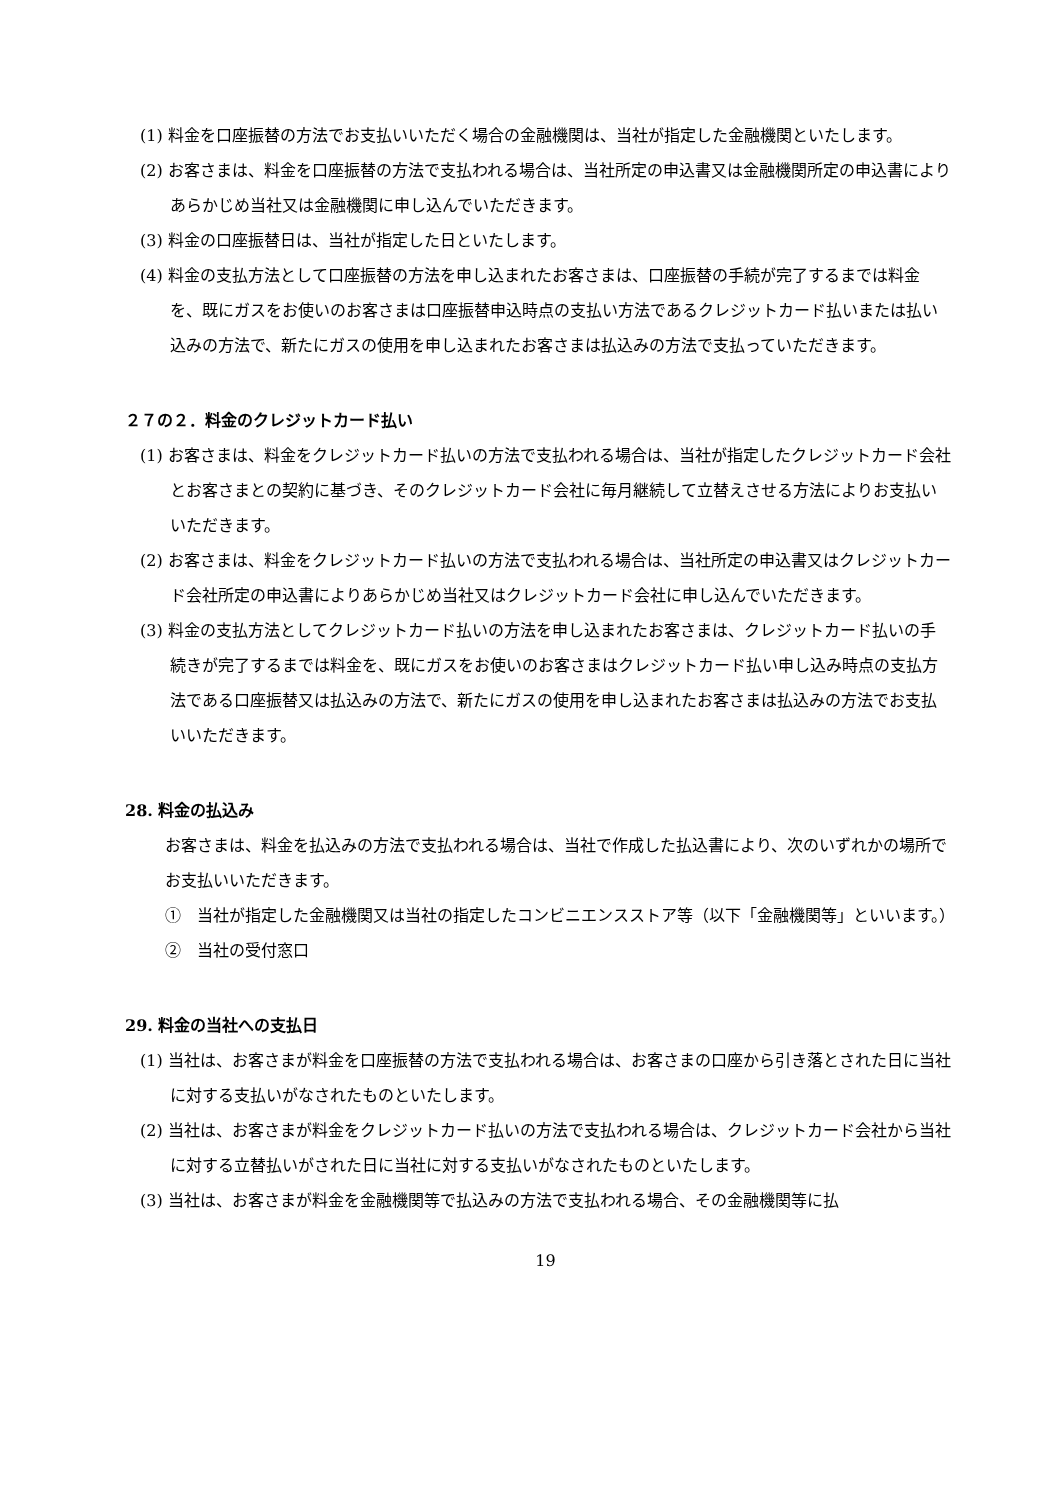(1) 料金を口座振替の方法でお支払いいただく場合の金融機関は、当社が指定した金融機関といたします。
(2) お客さまは、料金を口座振替の方法で支払われる場合は、当社所定の申込書又は金融機関所定の申込書によりあらかじめ当社又は金融機関に申し込んでいただきます。
(3) 料金の口座振替日は、当社が指定した日といたします。
(4) 料金の支払方法として口座振替の方法を申し込まれたお客さまは、口座振替の手続が完了するまでは料金を、既にガスをお使いのお客さまは口座振替申込時点の支払い方法であるクレジットカード払いまたは払い込みの方法で、新たにガスの使用を申し込まれたお客さまは払込みの方法で支払っていただきます。
２７の２．料金のクレジットカード払い
(1) お客さまは、料金をクレジットカード払いの方法で支払われる場合は、当社が指定したクレジットカード会社とお客さまとの契約に基づき、そのクレジットカード会社に毎月継続して立替えさせる方法によりお支払いいただきます。
(2) お客さまは、料金をクレジットカード払いの方法で支払われる場合は、当社所定の申込書又はクレジットカード会社所定の申込書によりあらかじめ当社又はクレジットカード会社に申し込んでいただきます。
(3) 料金の支払方法としてクレジットカード払いの方法を申し込まれたお客さまは、クレジットカード払いの手続きが完了するまでは料金を、既にガスをお使いのお客さまはクレジットカード払い申し込み時点の支払方法である口座振替又は払込みの方法で、新たにガスの使用を申し込まれたお客さまは払込みの方法でお支払いいただきます。
28. 料金の払込み
お客さまは、料金を払込みの方法で支払われる場合は、当社で作成した払込書により、次のいずれかの場所でお支払いいただきます。
①　当社が指定した金融機関又は当社の指定したコンビニエンスストア等（以下「金融機関等」といいます。）
②　当社の受付窓口
29. 料金の当社への支払日
(1) 当社は、お客さまが料金を口座振替の方法で支払われる場合は、お客さまの口座から引き落とされた日に当社に対する支払いがなされたものといたします。
(2) 当社は、お客さまが料金をクレジットカード払いの方法で支払われる場合は、クレジットカード会社から当社に対する立替払いがされた日に当社に対する支払いがなされたものといたします。
(3) 当社は、お客さまが料金を金融機関等で払込みの方法で支払われる場合、その金融機関等に払
19